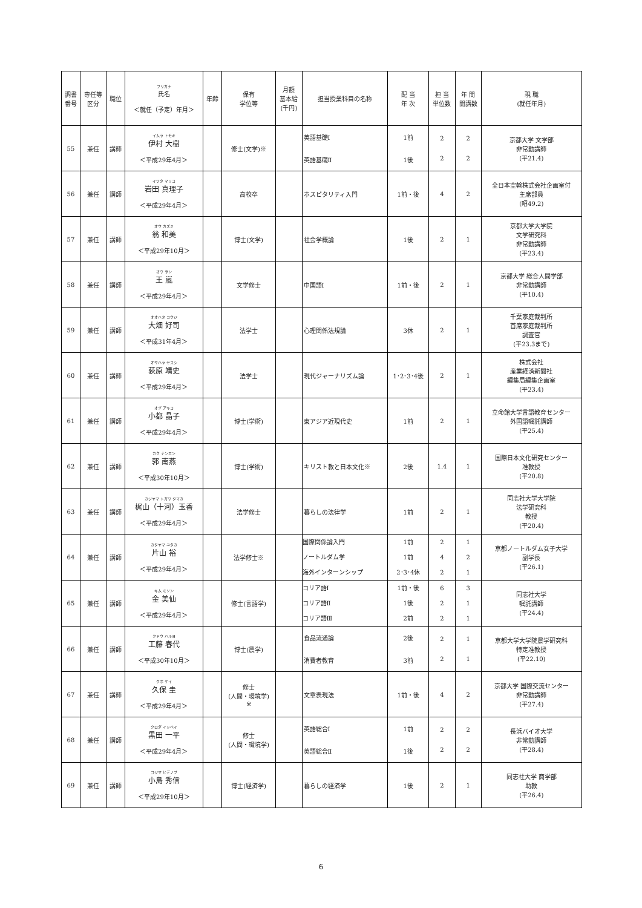| 調書 番号 | 専任等 区分 | 職位 | フリガナ 氏名 ＜就任（予定）年月＞ | 年齢 | 保有 学位等 | 月額 基本給 (千円) | 担当授業科目の名称 | 配 当 年 次 | 担 当 単位数 | 年 間 開講数 | 現 職 (就任年月) |
| --- | --- | --- | --- | --- | --- | --- | --- | --- | --- | --- | --- |
| 55 | 兼任 | 講師 | イムラ トモキ 伊村 大樹 ＜平成29年4月＞ | | 修士(文学)※ | | 英語基礎Ⅰ 英語基礎Ⅱ | 1前 1後 | 2 2 | 2 2 | 京都大学 文学部 非常勤講師 (平21.4) |
| 56 | 兼任 | 講師 | イワタ マリコ 岩田 真理子 ＜平成29年4月＞ | | 高校卒 | | ホスピタリティ入門 | 1前・後 | 4 | 2 | 全日本空輸株式会社企画室付 主席部員 (昭49.2) |
| 57 | 兼任 | 講師 | オウ カズミ 翁 和美 ＜平成29年10月＞ | | 博士(文学) | | 社会学概論 | 1後 | 2 | 1 | 京都大学大学院 文学研究科 非常勤講師 (平23.4) |
| 58 | 兼任 | 講師 | オウ ラン 王 嵐 ＜平成29年4月＞ | | 文学修士 | | 中国語Ⅰ | 1前・後 | 2 | 1 | 京都大学 総合人間学部 非常勤講師 (平10.4) |
| 59 | 兼任 | 講師 | オオハタ コウジ 大畑 好司 ＜平成31年4月＞ | | 法学士 | | 心理関係法規論 | 3休 | 2 | 1 | 千葉家庭裁判所 首席家庭裁判所 調査官 (平23.3まで) |
| 60 | 兼任 | 講師 | オギハラ ヤスシ 荻原 靖史 ＜平成29年4月＞ | | 法学士 | | 現代ジャーナリズム論 | 1･2･3･4後 | 2 | 1 | 株式会社 産業経済新聞社 編集局編集企画室 (平23.4) |
| 61 | 兼任 | 講師 | オヅ アキコ 小都 晶子 ＜平成29年4月＞ | | 博士(学術) | | 東アジア近現代史 | 1前 | 2 | 1 | 立命館大学言語教育センター 外国語嘱託講師 (平25.4) |
| 62 | 兼任 | 講師 | カク ナンエン 郭 南燕 ＜平成30年10月＞ | | 博士(学術) | | キリスト教と日本文化※ | 2後 | 1.4 | 1 | 国際日本文化研究センター 准教授 (平20.8) |
| 63 | 兼任 | 講師 | カジヤマ トガワ タマカ 梶山（十河）玉香 ＜平成29年4月＞ | | 法学修士 | | 暮らしの法律学 | 1前 | 2 | 1 | 同志社大学大学院 法学研究科 教授 (平20.4) |
| 64 | 兼任 | 講師 | カタヤマ ユタカ 片山 裕 ＜平成29年4月＞ | | 法学修士※ | | 国際関係論入門 ノートルダム学 海外インターンシップ | 1前 1前 2･3･4休 | 2 4 2 | 1 2 1 | 京都ノートルダム女子大学 副学長 (平26.1) |
| 65 | 兼任 | 講師 | キム ミソン 金 美仙 ＜平成29年4月＞ | | 修士(言語学) | | コリア語Ⅰ コリア語Ⅱ コリア語Ⅲ | 1前・後 1後 2前 | 6 2 2 | 3 1 1 | 同志社大学 嘱託講師 (平24.4) |
| 66 | 兼任 | 講師 | クドウ ハルヨ 工藤 春代 ＜平成30年10月＞ | | 博士(農学) | | 食品流通論 消費者教育 | 2後 3前 | 2 2 | 1 1 | 京都大学大学院農学研究科 特定准教授 (平22.10) |
| 67 | 兼任 | 講師 | クボ ケイ 久保 圭 ＜平成29年4月＞ | | 修士 (人間・環境学) ※ | | 文章表現法 | 1前・後 | 4 | 2 | 京都大学 国際交流センター 非常勤講師 (平27.4) |
| 68 | 兼任 | 講師 | クロダ イッペイ 黒田 一平 ＜平成29年4月＞ | | 修士 (人間・環境学) | | 英語総合Ⅰ 英語総合Ⅱ | 1前 1後 | 2 2 | 2 2 | 長浜バイオ大学 非常勤講師 (平28.4) |
| 69 | 兼任 | 講師 | コジマ ヒデノブ 小島 秀信 ＜平成29年10月＞ | | 博士(経済学) | | 暮らしの経済学 | 1後 | 2 | 1 | 同志社大学 商学部 助教 (平26.4) |
6